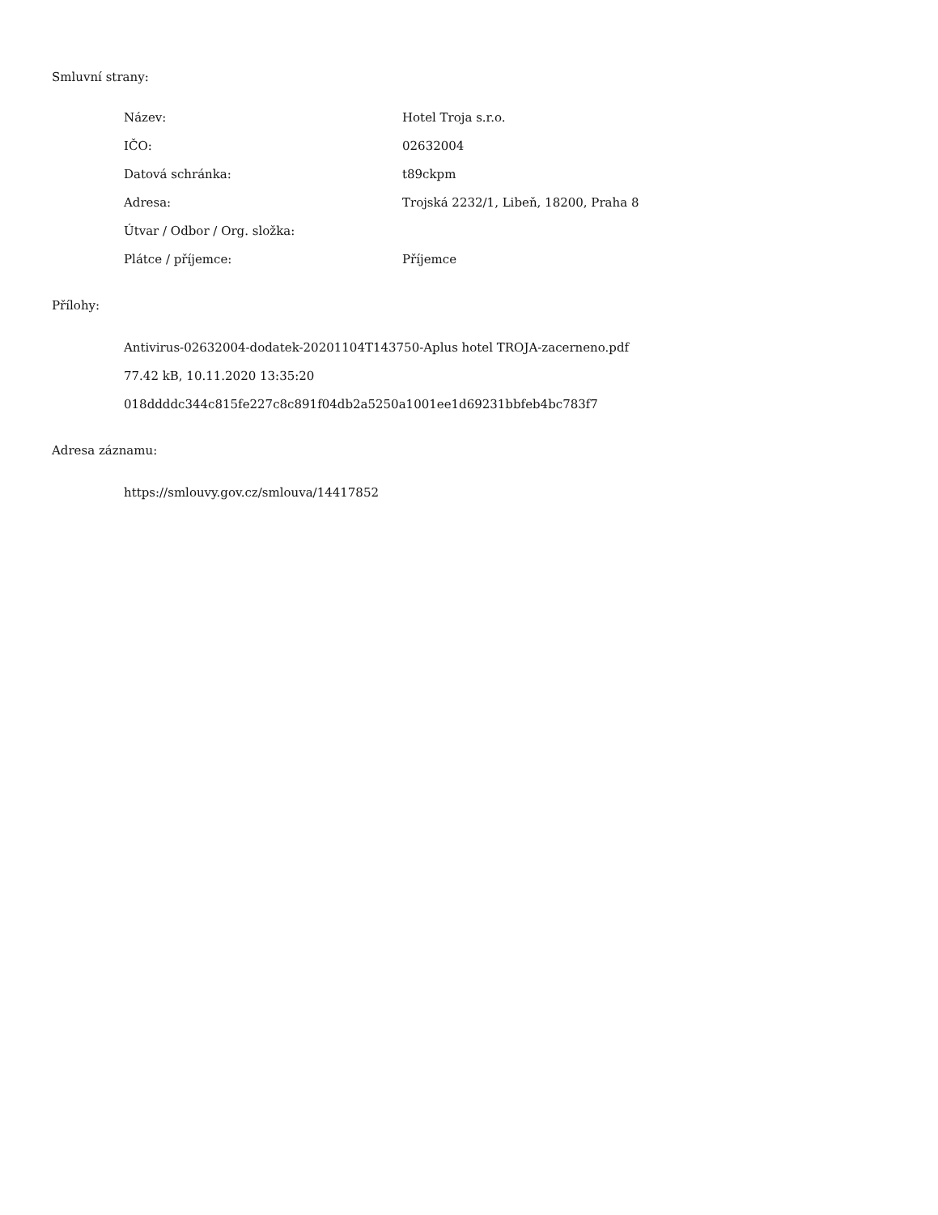Smluvní strany:
| Název: | Hotel Troja s.r.o. |
| IČO: | 02632004 |
| Datová schránka: | t89ckpm |
| Adresa: | Trojská 2232/1, Libeň, 18200, Praha 8 |
| Útvar / Odbor / Org. složka: | |
| Plátce / příjemce: | Příjemce |
Přílohy:
Antivirus-02632004-dodatek-20201104T143750-Aplus hotel TROJA-zacerneno.pdf
77.42 kB, 10.11.2020 13:35:20
018ddddc344c815fe227c8c891f04db2a5250a1001ee1d69231bbfeb4bc783f7
Adresa záznamu:
https://smlouvy.gov.cz/smlouva/14417852